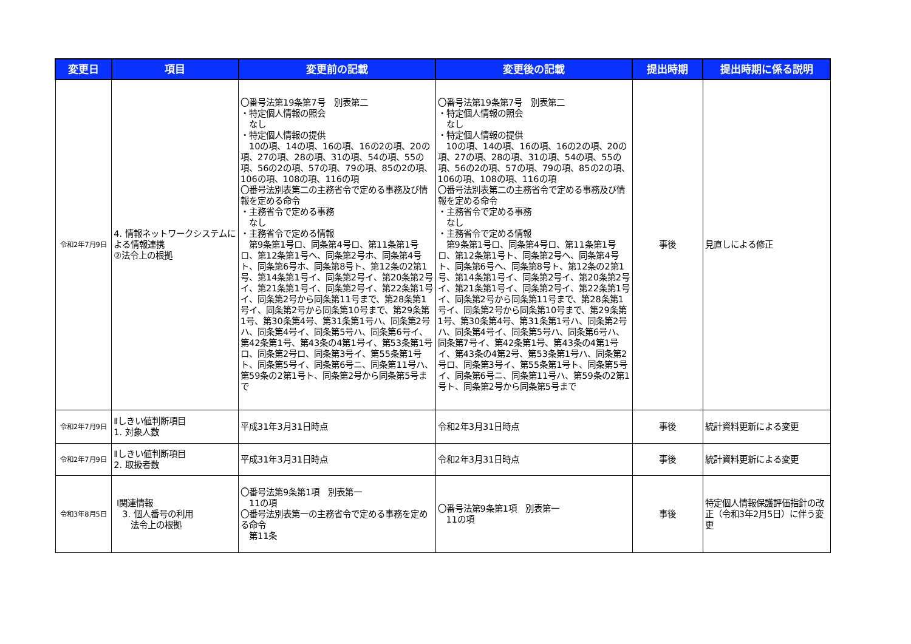| 変更日 | 項目 | 変更前の記載 | 変更後の記載 | 提出時期 | 提出時期に係る説明 |
| --- | --- | --- | --- | --- | --- |
| 令和2年7月9日 | 4. 情報ネットワークシステムによる情報連携 ②法令上の根拠 | 〇番号法第19条第7号 別表第二 ・特定個人情報の照会 なし ・特定個人情報の提供 10の項、14の項、16の項、16の2の項、20の項、27の項、28の項、31の項、54の項、55の項、56の2の項、57の項、79の項、85の2の項、106の項、108の項、116の項 〇番号法別表第二の主務省令で定める事務及び情報を定める命令 ・主務省令で定める事務 なし ・主務省令で定める情報 第9条第1号ロ、同条第4号ロ、第11条第1号ロ、第12条第1号ヘ、同条第2号ホ、同条第4号ト、同条第6号ホ、同条第8号ト、第12条の2第1号、第14条第1号イ、同条第2号イ、第20条第2号イ、第21条第1号イ、同条第2号イ、第22条第1号イ、同条第2号から同条第11号まで、第28条第1号イ、同条第2号から同条第10号まで、第29条第1号、第30条第4号、第31条第1号ハ、同条第2号ハ、同条第4号イ、同条第5号ハ、同条第6号イ、第42条第1号、第43条の4第1号イ、第53条第1号ロ、同条第2号ロ、同条第3号イ、第55条第1号ト、同条第5号イ、同条第6号ニ、同条第11号ハ、第59条の2第1号ト、同条第2号から同条第5号まで | 〇番号法第19条第7号 別表第二 ・特定個人情報の照会 なし ・特定個人情報の提供 10の項、14の項、16の項、16の2の項、20の項、27の項、28の項、31の項、54の項、55の項、56の2の項、57の項、79の項、85の2の項、106の項、108の項、116の項 〇番号法別表第二の主務省令で定める事務及び情報を定める命令 ・主務省令で定める事務 なし ・主務省令で定める情報 第9条第1号ロ、同条第4号ロ、第11条第1号ロ、第12条第1号ト、同条第2号ヘ、同条第4号ト、同条第6号ヘ、同条第8号ト、第12条の2第1号、第14条第1号イ、同条第2号イ、第20条第2号イ、第21条第1号イ、同条第2号イ、第22条第1号イ、同条第2号から同条第11号まで、第28条第1号イ、同条第2号から同条第10号まで、第29条第1号、第30条第4号、第31条第1号ハ、同条第2号ハ、同条第4号イ、同条第5号ハ、同条第6号ハ、同条第7号イ、第42条第1号、第43条の4第1号イ、第43条の4第2号、第53条第1号ハ、同条第2号ロ、同条第3号イ、第55条第1号ト、同条第5号イ、同条第6号ニ、同条第11号ハ、第59条の2第1号ト、同条第2号から同条第5号まで | 事後 | 見直しによる修正 |
| 令和2年7月9日 | Ⅱしきい値判断項目 1. 対象人数 | 平成31年3月31日時点 | 令和2年3月31日時点 | 事後 | 統計資料更新による変更 |
| 令和2年7月9日 | Ⅱしきい値判断項目 2. 取扱者数 | 平成31年3月31日時点 | 令和2年3月31日時点 | 事後 | 統計資料更新による変更 |
| 令和3年8月5日 | Ⅰ関連情報 3. 個人番号の利用 法令上の根拠 | 〇番号法第9条第1項 別表第一 11の項 〇番号法別表第一の主務省令で定める事務を定める命令 第11条 | 〇番号法第9条第1項 別表第一 11の項 | 事後 | 特定個人情報保護評価指針の改正（令和3年2月5日）に伴う変更 |